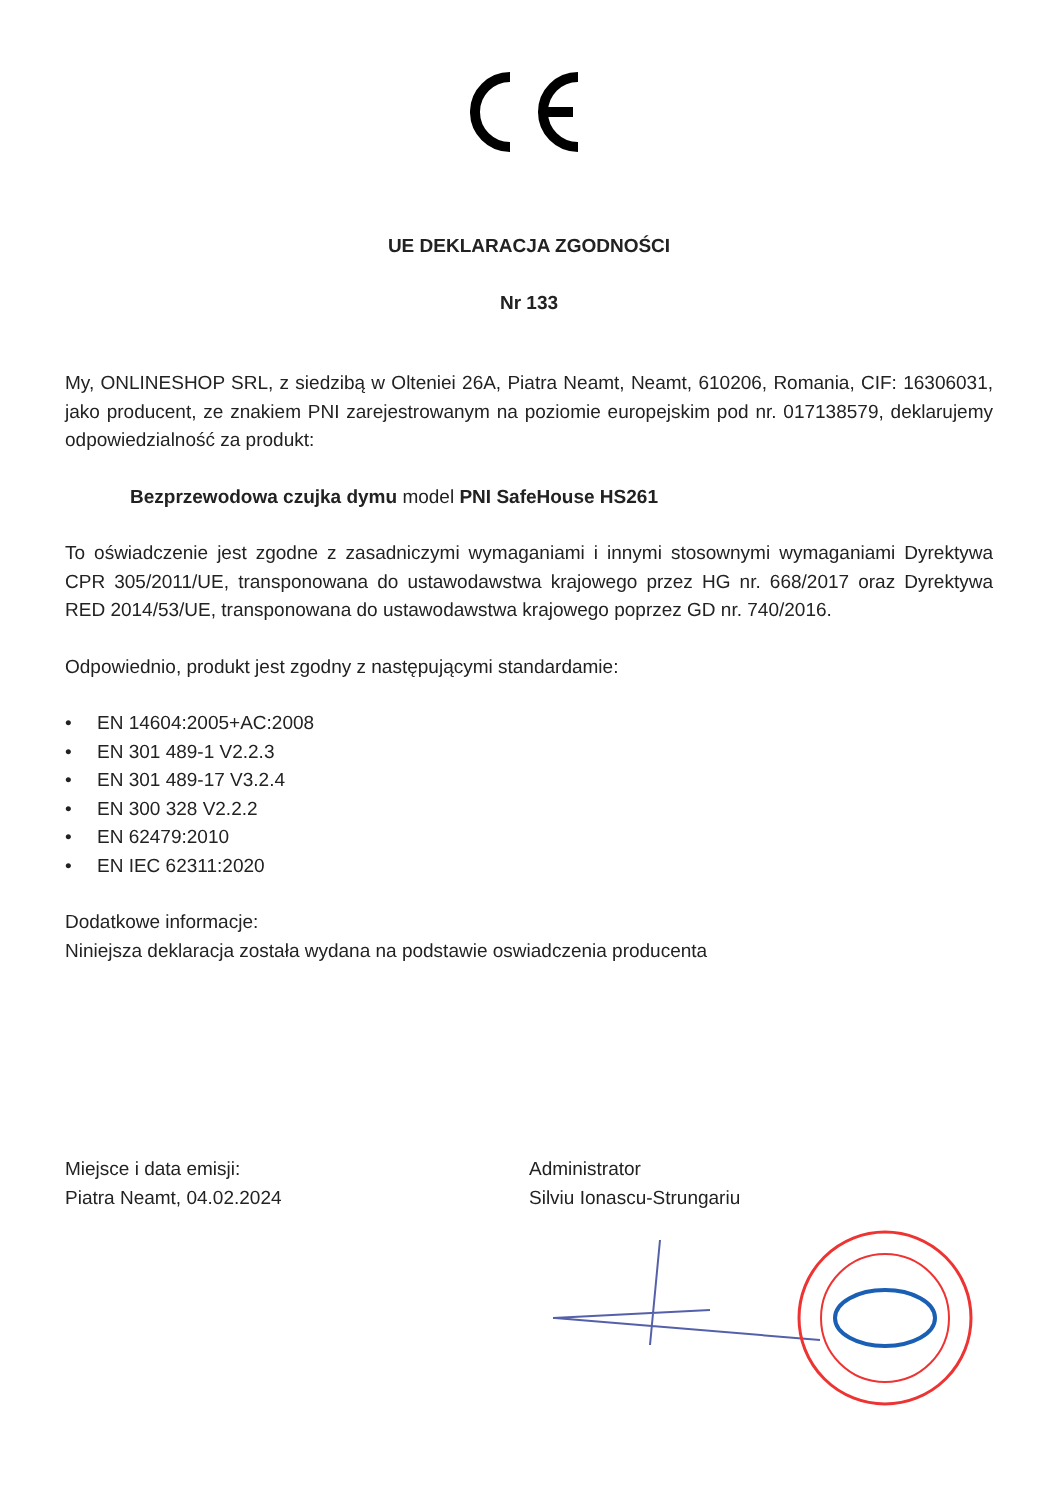UE DEKLARACJA ZGODNOŚCI
Nr 133
My, ONLINESHOP SRL, z siedzibą w Olteniei 26A, Piatra Neamt, Neamt, 610206, Romania, CIF: 16306031, jako producent, ze znakiem PNI zarejestrowanym na poziomie europejskim pod nr. 017138579, deklarujemy odpowiedzialność za produkt:
Bezprzewodowa czujka dymu model PNI SafeHouse HS261
To oświadczenie jest zgodne z zasadniczymi wymaganiami i innymi stosownymi wymaganiami Dyrektywa CPR 305/2011/UE, transponowana do ustawodawstwa krajowego przez HG nr. 668/2017 oraz Dyrektywa RED 2014/53/UE, transponowana do ustawodawstwa krajowego poprzez GD nr. 740/2016.
Odpowiednio, produkt jest zgodny z następującymi standardamie:
• EN 14604:2005+AC:2008
• EN 301 489-1 V2.2.3
• EN 301 489-17 V3.2.4
• EN 300 328 V2.2.2
• EN 62479:2010
• EN IEC 62311:2020
Dodatkowe informacje:
Niniejsza deklaracja została wydana na podstawie oswiadczenia producenta
Miejsce i data emisji:
Piatra Neamt, 04.02.2024
Administrator
Silviu Ionascu-Strungariu